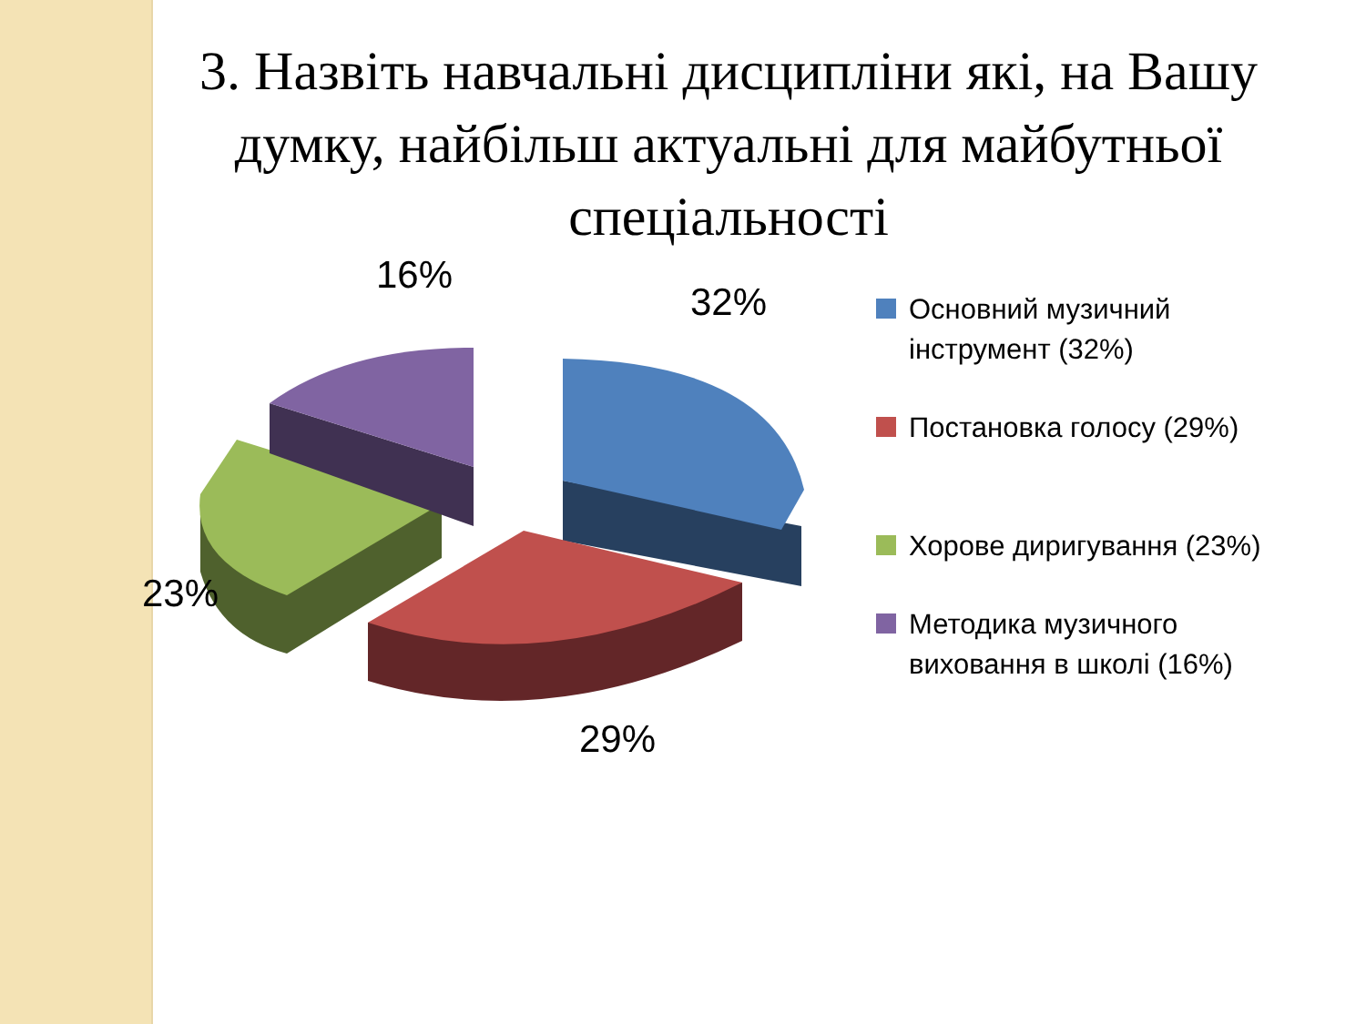3. Назвіть навчальні дисципліни які, на Вашу думку, найбільш актуальні для майбутньої спеціальності
16%
32%
23%
29%
Основний музичний інструмент (32%)
Постановка голосу (29%)
Хорове диригування (23%)
Методика музичного виховання в школі (16%)